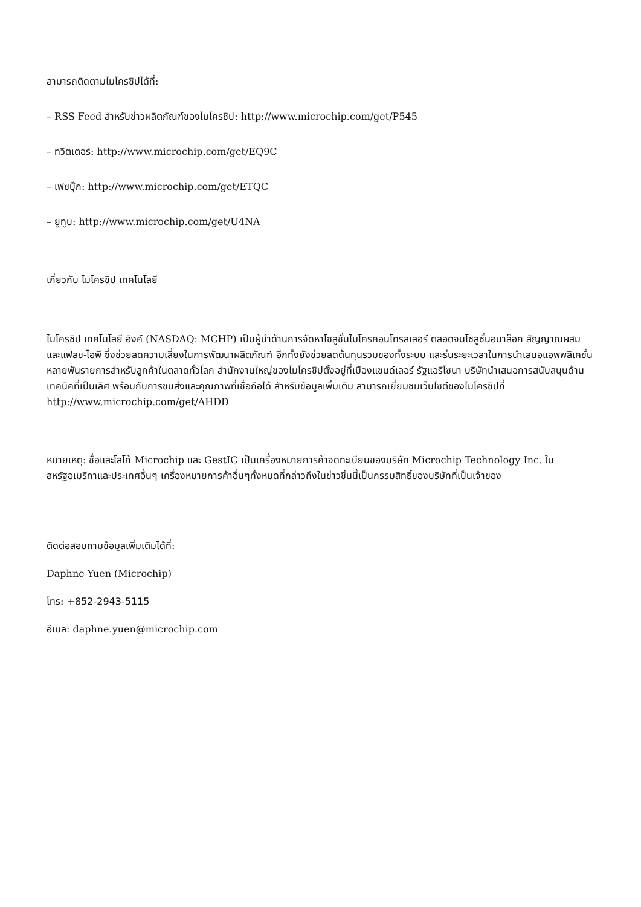สามารถติดตามไมโครชิปได้ที่:
– RSS Feed สำหรับข่าวผลิตภัณฑ์ของไมโครชิป: http://www.microchip.com/get/P545
– ทวิตเตอร์: http://www.microchip.com/get/EQ9C
– เฟซบุ๊ก: http://www.microchip.com/get/ETQC
– ยูทูบ: http://www.microchip.com/get/U4NA
เกี่ยวกับ ไมโครชิป เทคโนโลยี
ไมโครชิป เทคโนโลยี อิงค์ (NASDAQ: MCHP) เป็นผู้นำด้านการจัดหาโซลูชั่นไมโครคอนโทรลเลอร์ ตลอดจนโซลูชั่นอนาล็อก สัญญาณผสม และแฟลช-ไอพี ซึ่งช่วยลดความเสี่ยงในการพัฒนาผลิตภัณฑ์ อีกทั้งยังช่วยลดต้นทุนรวมของทั้งระบบ และร่นระยะเวลาในการนำเสนอแอพพลิเคชั่นหลายพันรายการสำหรับลูกค้าในตลาดทั่วโลก สำนักงานใหญ่ของไมโครชิปตั้งอยู่ที่เมืองแชนด์เลอร์ รัฐแอริโซนา บริษัทนำเสนอการสนับสนุนด้านเทคนิคที่เป็นเลิศ พร้อมกับการขนส่งและคุณภาพที่เชื่อถือได้ สำหรับข้อมูลเพิ่มเติม สามารถเยี่ยมชมเว็บไซต์ของไมโครชิปที่ http://www.microchip.com/get/AHDD
หมายเหตุ: ชื่อและโลโก้ Microchip และ GestIC เป็นเครื่องหมายการค้าจดทะเบียนของบริษัท Microchip Technology Inc. ในสหรัฐอเมริกาและประเทศอื่นๆ เครื่องหมายการค้าอื่นๆทั้งหมดที่กล่าวถึงในข่าวชิ้นนี้เป็นกรรมสิทธิ์ของบริษัทที่เป็นเจ้าของ
ติดต่อสอบถามข้อมูลเพิ่มเติมได้ที่:
Daphne Yuen (Microchip)
โทร: +852-2943-5115
อีเมล: daphne.yuen@microchip.com